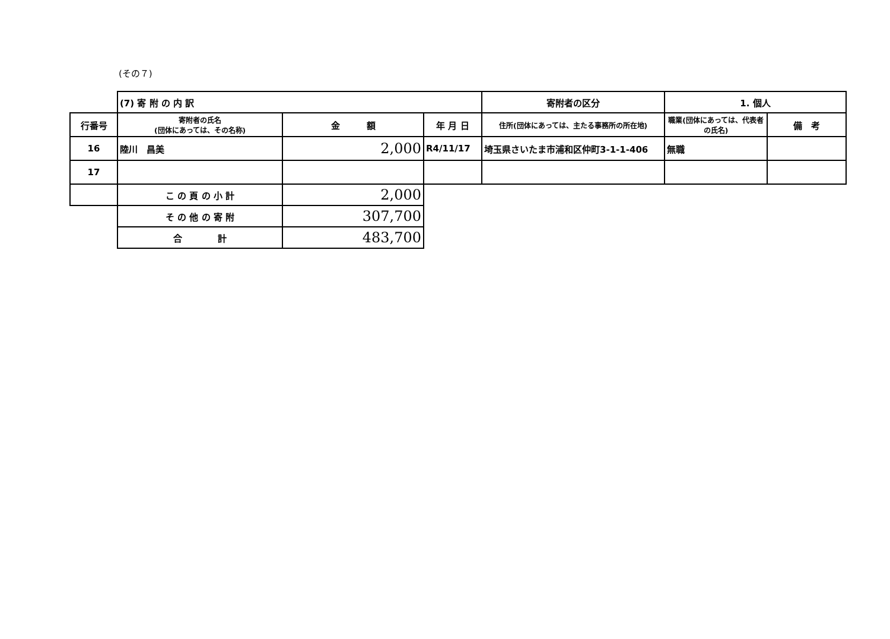(その７)
| | (7) 寄 附 の 内 訳 | | | 寄附者の区分 | 1. 個人 | |
| 行番号 | 寄附者の氏名 (団体にあっては、その名称) | 金 額 | 年 月 日 | 住所(団体にあっては、主たる事務所の所在地) | 職業(団体にあっては、代表者の氏名) | 備 考 |
| 16 | 陸川 昌美 | 2,000 | R4/11/17 | 埼玉県さいたま市浦和区仲町3-1-1-406 | 無職 | |
| 17 | | | | | | |
| | こ の 頁 の 小 計 | 2,000 | | | | |
| | そ の 他 の 寄 附 | 307,700 | | | | |
| | 合 計 | 483,700 | | | | |